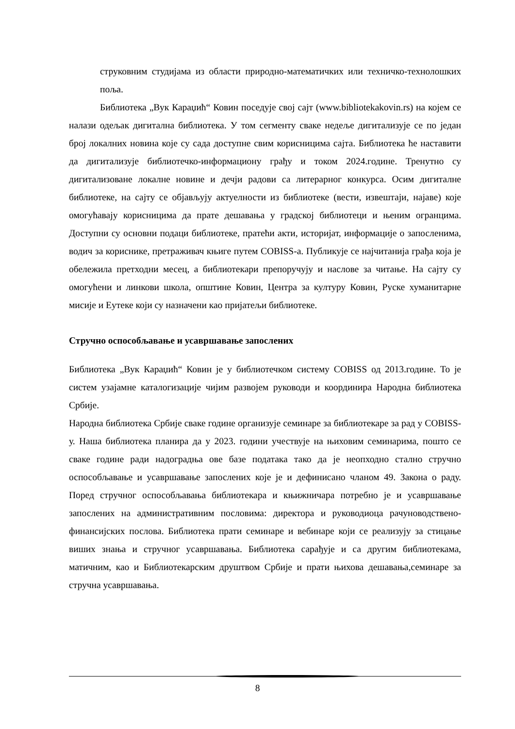струковним студијама из области природно-математичких или техничко-технолошких поља.
Библиотека „Вук Караџић“ Ковин поседује свој сајт (www.bibliotekakovin.rs) на којем се налази одељак дигитална библиотека. У том сегменту сваке недеље дигитализује се по један број локалних новина које су сада доступне свим корисницима сајта. Библиотека ће наставити да дигитализује библиотечко-информациону грађу и током 2024.године. Тренутно су дигитализоване локалне новине и дечји радови са литерарног конкурса. Осим дигиталне библиотеке, на сајту се објављују актуелности из библиотеке (вести, извештаји, најаве) које омогућавају корисницима да прате дешавања у градској библиотеци и њеним огранцима. Доступни су основни подаци библиотеке, пратећи акти, историјат, информације о запосленима, водич за кориснике, претраживач књиге путем COBISS-а. Публикује се најчитанија грађа која је обележила претходни месец, а библиотекари препоручују и наслове за читање. На сајту су омогућени и линкови школа, општине Ковин, Центра за културу Ковин, Руске хуманитарне мисије и Еутеке који су назначени као пријатељи библиотеке.
Стручно оспособљавање и усавршавање запослених
Библиотека „Вук Караџић“ Ковин је у библиотечком систему COBISS од 2013.године. То је систем узајамне каталогизације чијим развојем руководи и координира Народна библиотека Србије.
Народна библиотека Србије сваке године организује семинаре за библиотекаре за рад у COBISS-у. Наша библиотека планира да у 2023. години учествује на њиховим семинарима, пошто се сваке године ради надоградња ове базе података тако да је неопходно стално стручно оспособљавање и усавршавање запослених које је и дефинисано чланом 49. Закона о раду. Поред стручног оспособљавања библиотекара и књижничара потребно је и усавршавање запослених на административним пословима: директора и руководиоца рачуноводствено-финансијских послова. Библиотека прати семинаре и вебинаре који се реализују за стицање виших знања и стручног усавршавања. Библиотека сарађује и са другим библиотекама, матичним, као и Библиотекарским друштвом Србије и прати њихова дешавања,семинаре за стручна усавршавања.
8